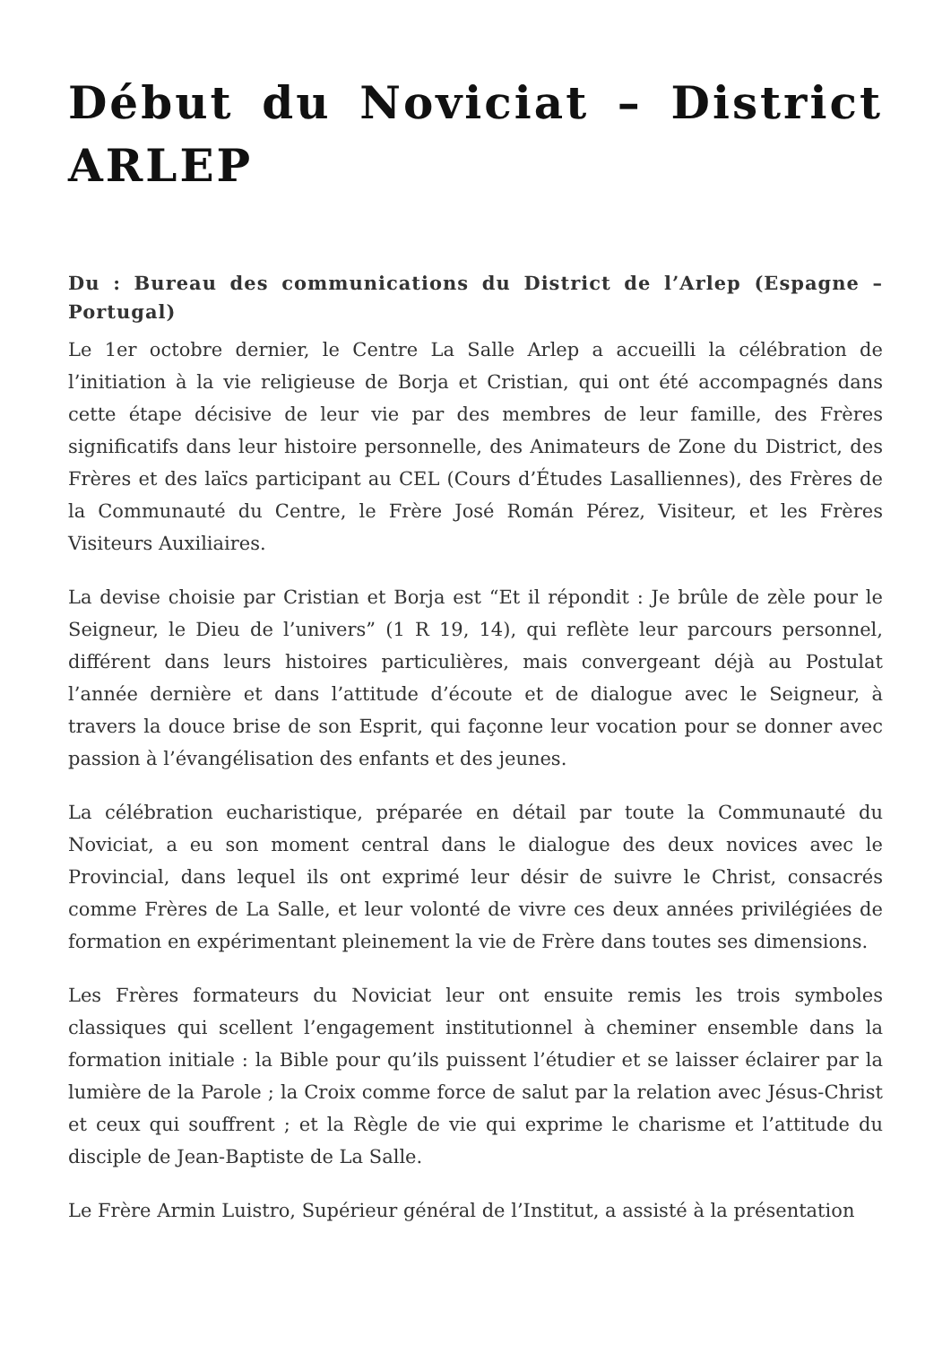Début du Noviciat – District ARLEP
Du : Bureau des communications du District de l’Arlep (Espagne – Portugal)
Le 1er octobre dernier, le Centre La Salle Arlep a accueilli la célébration de l’initiation à la vie religieuse de Borja et Cristian, qui ont été accompagnés dans cette étape décisive de leur vie par des membres de leur famille, des Frères significatifs dans leur histoire personnelle, des Animateurs de Zone du District, des Frères et des laïcs participant au CEL (Cours d’Études Lasalliennes), des Frères de la Communauté du Centre, le Frère José Román Pérez, Visiteur, et les Frères Visiteurs Auxiliaires.
La devise choisie par Cristian et Borja est “Et il répondit : Je brûle de zèle pour le Seigneur, le Dieu de l’univers” (1 R 19, 14), qui reflète leur parcours personnel, différent dans leurs histoires particulières, mais convergeant déjà au Postulat l’année dernière et dans l’attitude d’écoute et de dialogue avec le Seigneur, à travers la douce brise de son Esprit, qui façonne leur vocation pour se donner avec passion à l’évangélisation des enfants et des jeunes.
La célébration eucharistique, préparée en détail par toute la Communauté du Noviciat, a eu son moment central dans le dialogue des deux novices avec le Provincial, dans lequel ils ont exprimé leur désir de suivre le Christ, consacrés comme Frères de La Salle, et leur volonté de vivre ces deux années privilégiées de formation en expérimentant pleinement la vie de Frère dans toutes ses dimensions.
Les Frères formateurs du Noviciat leur ont ensuite remis les trois symboles classiques qui scellent l’engagement institutionnel à cheminer ensemble dans la formation initiale : la Bible pour qu’ils puissent l’étudier et se laisser éclairer par la lumière de la Parole ; la Croix comme force de salut par la relation avec Jésus-Christ et ceux qui souffrent ; et la Règle de vie qui exprime le charisme et l’attitude du disciple de Jean-Baptiste de La Salle.
Le Frère Armin Luistro, Supérieur général de l’Institut, a assisté à la présentation